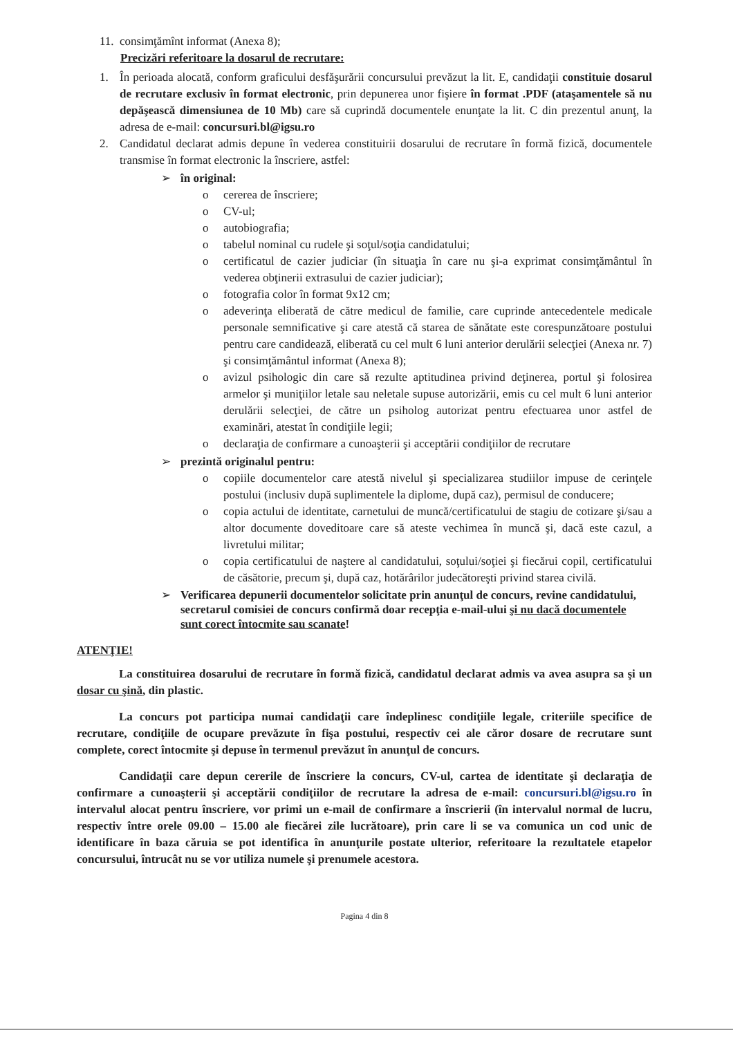11. consimţămînt informat (Anexa 8);
Precizări referitoare la dosarul de recrutare:
1. În perioada alocată, conform graficului desfăşurării concursului prevăzut la lit. E, candidaţii constituie dosarul de recrutare exclusiv în format electronic, prin depunerea unor fişiere în format .PDF (ataşamentele să nu depăşească dimensiunea de 10 Mb) care să cuprindă documentele enunţate la lit. C din prezentul anunţ, la adresa de e-mail: concursuri.bl@igsu.ro
2. Candidatul declarat admis depune în vederea constituirii dosarului de recrutare în formă fizică, documentele transmise în format electronic la înscriere, astfel:
➢ în original:
o cererea de înscriere;
o CV-ul;
o autobiografia;
o tabelul nominal cu rudele şi soţul/soţia candidatului;
o certificatul de cazier judiciar (în situaţia în care nu şi-a exprimat consimţământul în vederea obţinerii extrasului de cazier judiciar);
o fotografia color în format 9x12 cm;
o adeverinţa eliberată de către medicul de familie, care cuprinde antecedentele medicale personale semnificative şi care atestă că starea de sănătate este corespunzătoare postului pentru care candidează, eliberată cu cel mult 6 luni anterior derulării selecţiei (Anexa nr. 7) şi consimţământul informat (Anexa 8);
o avizul psihologic din care să rezulte aptitudinea privind deţinerea, portul şi folosirea armelor şi muniţiilor letale sau neletale supuse autorizării, emis cu cel mult 6 luni anterior derulării selecţiei, de către un psiholog autorizat pentru efectuarea unor astfel de examinări, atestat în condiţiile legii;
o declaraţia de confirmare a cunoaşterii şi acceptării condiţiilor de recrutare
➢ prezintă originalul pentru:
o copiile documentelor care atestă nivelul şi specializarea studiilor impuse de cerinţele postului (inclusiv după suplimentele la diplome, după caz), permisul de conducere;
o copia actului de identitate, carnetului de muncă/certificatului de stagiu de cotizare şi/sau a altor documente doveditoare care să ateste vechimea în muncă şi, dacă este cazul, a livretului militar;
o copia certificatului de naştere al candidatului, soţului/soţiei şi fiecărui copil, certificatului de căsătorie, precum şi, după caz, hotărârilor judecătoreşti privind starea civilă.
➢ Verificarea depunerii documentelor solicitate prin anunţul de concurs, revine candidatului, secretarul comisiei de concurs confirmă doar recepţia e-mail-ului şi nu dacă documentele sunt corect întocmite sau scanate!
ATENŢIE!
La constituirea dosarului de recrutare în formă fizică, candidatul declarat admis va avea asupra sa şi un dosar cu şină, din plastic.
La concurs pot participa numai candidaţii care îndeplinesc condiţiile legale, criteriile specifice de recrutare, condiţiile de ocupare prevăzute în fişa postului, respectiv cei ale căror dosare de recrutare sunt complete, corect întocmite şi depuse în termenul prevăzut în anunţul de concurs.
Candidaţii care depun cererile de înscriere la concurs, CV-ul, cartea de identitate şi declaraţia de confirmare a cunoaşterii şi acceptării condiţiilor de recrutare la adresa de e-mail: concursuri.bl@igsu.ro în intervalul alocat pentru înscriere, vor primi un e-mail de confirmare a înscrierii (în intervalul normal de lucru, respectiv între orele 09.00 – 15.00 ale fiecărei zile lucrătoare), prin care li se va comunica un cod unic de identificare în baza căruia se pot identifica în anunţurile postate ulterior, referitoare la rezultatele etapelor concursului, întrucât nu se vor utiliza numele şi prenumele acestora.
Pagina 4 din 8